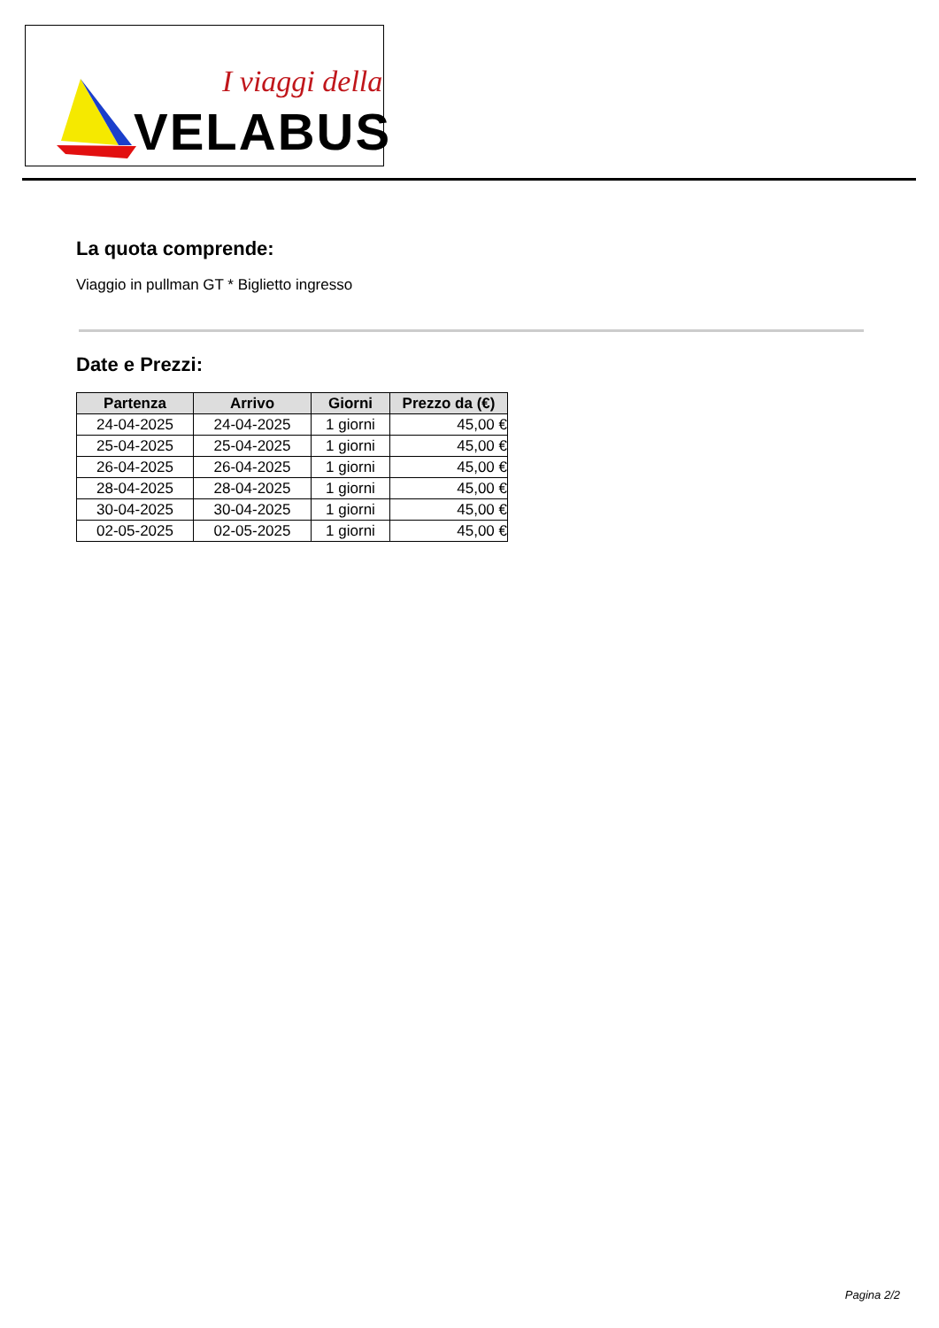I viaggi della
VELABUS
La quota comprende:
Viaggio in pullman GT * Biglietto ingresso
Date e Prezzi:
| Partenza | Arrivo | Giorni | Prezzo da (€) |
| --- | --- | --- | --- |
| 24-04-2025 | 24-04-2025 | 1 giorni | 45,00 € |
| 25-04-2025 | 25-04-2025 | 1 giorni | 45,00 € |
| 26-04-2025 | 26-04-2025 | 1 giorni | 45,00 € |
| 28-04-2025 | 28-04-2025 | 1 giorni | 45,00 € |
| 30-04-2025 | 30-04-2025 | 1 giorni | 45,00 € |
| 02-05-2025 | 02-05-2025 | 1 giorni | 45,00 € |
Pagina 2/2